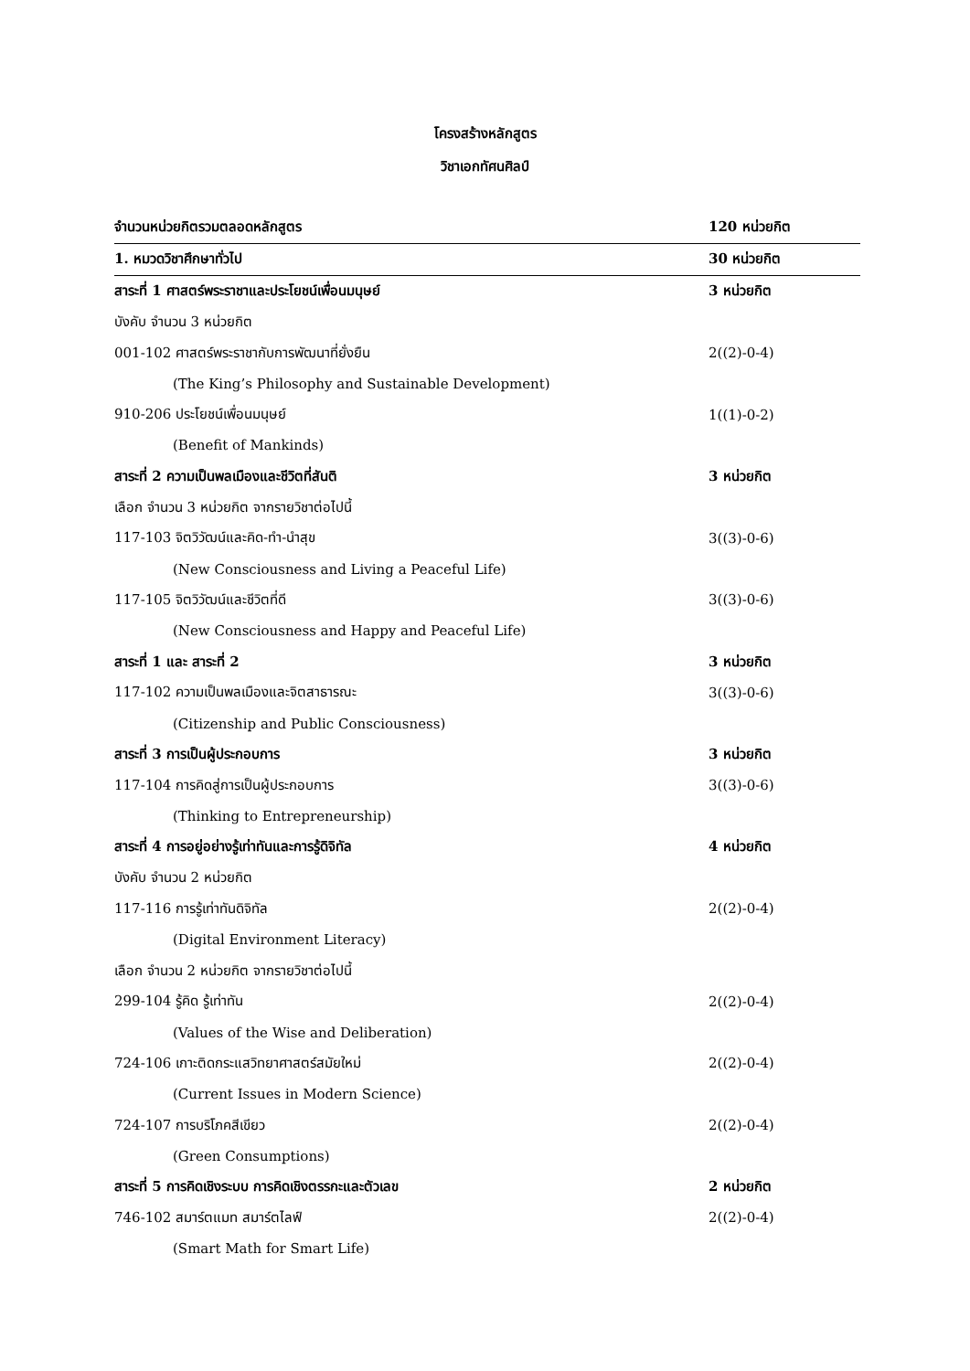โครงสร้างหลักสูตร
วิชาเอกทัศนศิลป์
| จำนวนหน่วยกิตรวมตลอดหลักสูตร | 120 หน่วยกิต |
| 1. หมวดวิชาศึกษาทั่วไป | 30 หน่วยกิต |
| สาระที่ 1 ศาสตร์พระราชาและประโยชน์เพื่อนมนุษย์ | 3 หน่วยกิต |
| บังคับ จำนวน 3 หน่วยกิต | |
| 001-102 ศาสตร์พระราชากับการพัฒนาที่ยั่งยืน | 2((2)-0-4) |
| (The King’s Philosophy and Sustainable Development) | |
| 910-206 ประโยชน์เพื่อนมนุษย์ | 1((1)-0-2) |
| (Benefit of Mankinds) | |
| สาระที่ 2 ความเป็นพลเมืองและชีวิตที่สันติ | 3 หน่วยกิต |
| เลือก จำนวน 3 หน่วยกิต จากรายวิชาต่อไปนี้ | |
| 117-103 จิตวิวัฒน์และคิด-ทำ-นำสุข | 3((3)-0-6) |
| (New Consciousness and Living a Peaceful Life) | |
| 117-105 จิตวิวัฒน์และชีวิตที่ดี | 3((3)-0-6) |
| (New Consciousness and Happy and Peaceful Life) | |
| สาระที่ 1 และ สาระที่ 2 | 3 หน่วยกิต |
| 117-102 ความเป็นพลเมืองและจิตสาธารณะ | 3((3)-0-6) |
| (Citizenship and Public Consciousness) | |
| สาระที่ 3 การเป็นผู้ประกอบการ | 3 หน่วยกิต |
| 117-104 การคิดสู่การเป็นผู้ประกอบการ | 3((3)-0-6) |
| (Thinking to Entrepreneurship) | |
| สาระที่ 4 การอยู่อย่างรู้เท่าทันและการรู้ดิจิทัล | 4 หน่วยกิต |
| บังคับ จำนวน 2 หน่วยกิต | |
| 117-116 การรู้เท่าทันดิจิทัล | 2((2)-0-4) |
| (Digital Environment Literacy) | |
| เลือก จำนวน 2 หน่วยกิต จากรายวิชาต่อไปนี้ | |
| 299-104 รู้คิด รู้เท่าทัน | 2((2)-0-4) |
| (Values of the Wise and Deliberation) | |
| 724-106 เกาะติดกระแสวิทยาศาสตร์สมัยใหม่ | 2((2)-0-4) |
| (Current Issues in Modern Science) | |
| 724-107 การบริโภคสีเขียว | 2((2)-0-4) |
| (Green Consumptions) | |
| สาระที่ 5 การคิดเชิงระบบ การคิดเชิงตรรกะและตัวเลข | 2 หน่วยกิต |
| 746-102 สมาร์ตแมท สมาร์ตไลฟ์ | 2((2)-0-4) |
| (Smart Math for Smart Life) | |